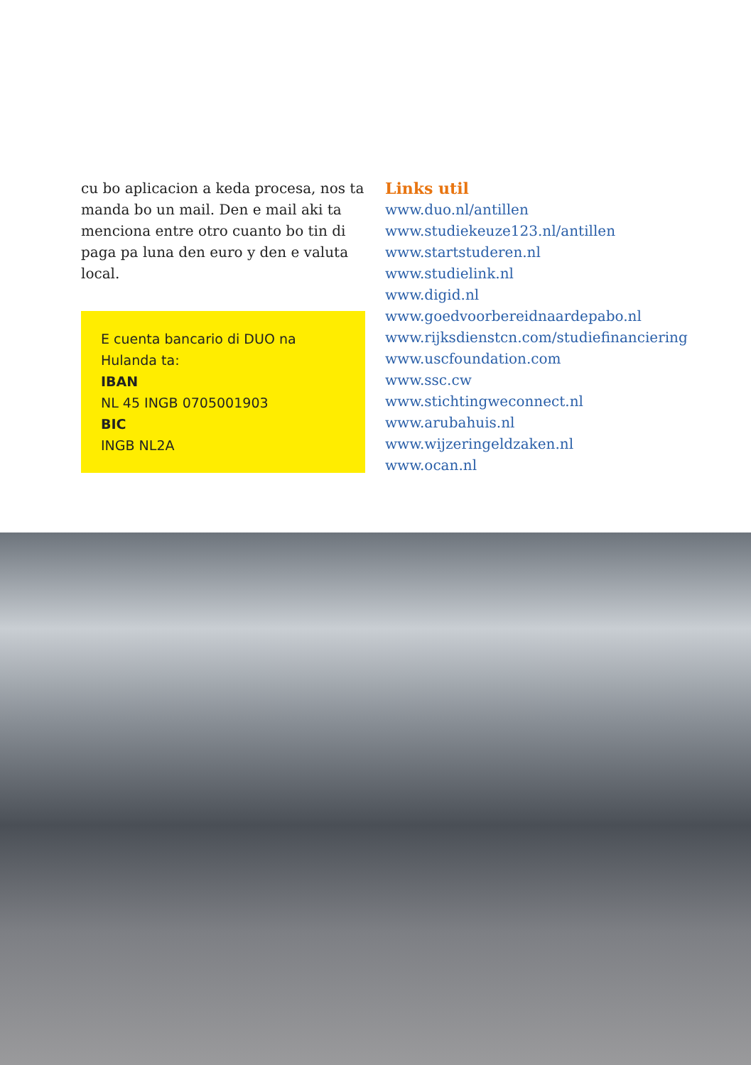cu bo aplicacion a keda procesa, nos ta manda bo un mail. Den e mail aki ta men­ciona entre otro cuanto bo tin di paga pa luna den euro y den e valuta local.
E cuenta bancario di DUO na Hulanda ta:
IBAN
NL 45 INGB 0705001903
BIC
INGB NL2A
Links util
www.duo.nl/antillen
www.studiekeuze123.nl/antillen
www.startstuderen.nl
www.studielink.nl
www.digid.nl
www.goedvoorbereidnaardepabo.nl
www.rijksdienstcn.com/studiefinanciering
www.uscfoundation.com
www.ssc.cw
www.stichtingweconnect.nl
www.arubahuis.nl
www.wijzeringeldzaken.nl
www.ocan.nl